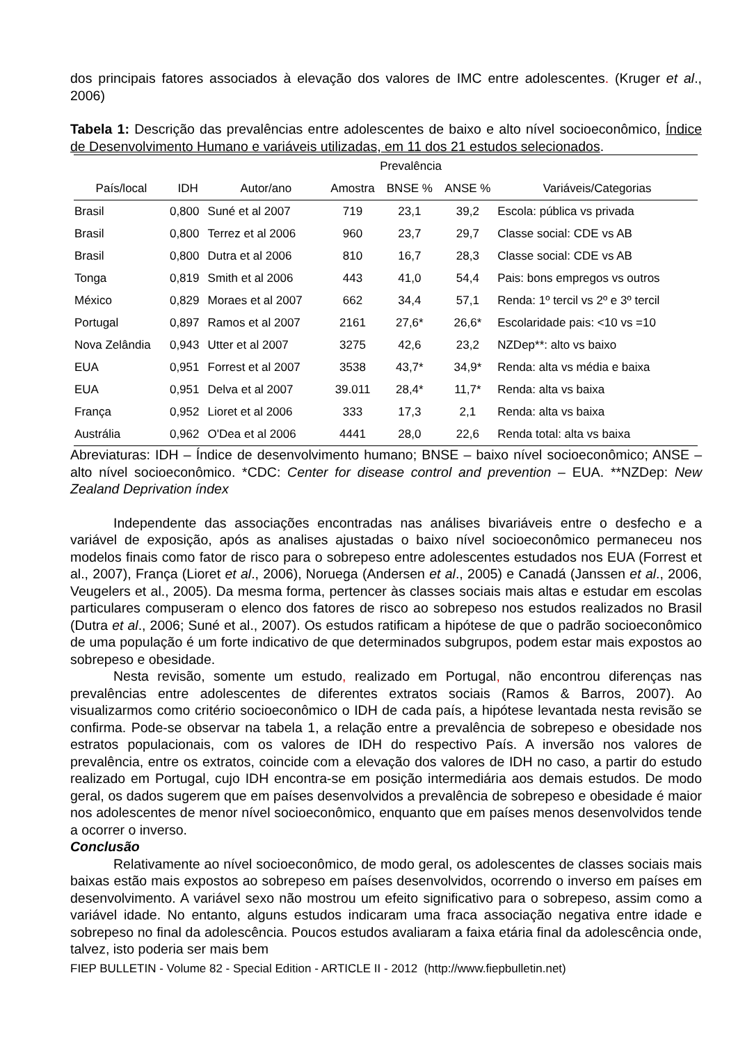dos principais fatores associados à elevação dos valores de IMC entre adolescentes. (Kruger et al., 2006)
Tabela 1: Descrição das prevalências entre adolescentes de baixo e alto nível socioeconômico, Índice de Desenvolvimento Humano e variáveis utilizadas, em 11 dos 21 estudos selecionados.
| | | | Prevalência | | | |
| --- | --- | --- | --- | --- | --- | --- |
| País/local | IDH | Autor/ano | Amostra | BNSE % | ANSE % | Variáveis/Categorias |
| Brasil | 0,800 | Suné et al 2007 | 719 | 23,1 | 39,2 | Escola: pública vs privada |
| Brasil | 0,800 | Terrez et al 2006 | 960 | 23,7 | 29,7 | Classe social: CDE vs AB |
| Brasil | 0,800 | Dutra et al 2006 | 810 | 16,7 | 28,3 | Classe social: CDE vs AB |
| Tonga | 0,819 | Smith et al 2006 | 443 | 41,0 | 54,4 | Pais: bons empregos vs outros |
| México | 0,829 | Moraes et al 2007 | 662 | 34,4 | 57,1 | Renda: 1º tercil vs 2º e 3º tercil |
| Portugal | 0,897 | Ramos et al 2007 | 2161 | 27,6* | 26,6* | Escolaridade pais: <10 vs =10 |
| Nova Zelândia | 0,943 | Utter et al 2007 | 3275 | 42,6 | 23,2 | NZDep**: alto vs baixo |
| EUA | 0,951 | Forrest et al 2007 | 3538 | 43,7* | 34,9* | Renda: alta vs média e baixa |
| EUA | 0,951 | Delva et al 2007 | 39.011 | 28,4* | 11,7* | Renda: alta vs baixa |
| França | 0,952 | Lioret et al 2006 | 333 | 17,3 | 2,1 | Renda: alta vs baixa |
| Austrália | 0,962 | O'Dea et al 2006 | 4441 | 28,0 | 22,6 | Renda total: alta vs baixa |
Abreviaturas: IDH – Índice de desenvolvimento humano; BNSE – baixo nível socioeconômico; ANSE – alto nível socioeconômico. *CDC: Center for disease control and prevention – EUA. **NZDep: New Zealand Deprivation índex
Independente das associações encontradas nas análises bivariáveis entre o desfecho e a variável de exposição, após as analises ajustadas o baixo nível socioeconômico permaneceu nos modelos finais como fator de risco para o sobrepeso entre adolescentes estudados nos EUA (Forrest et al., 2007), França (Lioret et al., 2006), Noruega (Andersen et al., 2005) e Canadá (Janssen et al., 2006, Veugelers et al., 2005). Da mesma forma, pertencer às classes sociais mais altas e estudar em escolas particulares compuseram o elenco dos fatores de risco ao sobrepeso nos estudos realizados no Brasil (Dutra et al., 2006; Suné et al., 2007). Os estudos ratificam a hipótese de que o padrão socioeconômico de uma população é um forte indicativo de que determinados subgrupos, podem estar mais expostos ao sobrepeso e obesidade.
Nesta revisão, somente um estudo, realizado em Portugal, não encontrou diferenças nas prevalências entre adolescentes de diferentes extratos sociais (Ramos & Barros, 2007). Ao visualizarmos como critério socioeconômico o IDH de cada país, a hipótese levantada nesta revisão se confirma. Pode-se observar na tabela 1, a relação entre a prevalência de sobrepeso e obesidade nos estratos populacionais, com os valores de IDH do respectivo País. A inversão nos valores de prevalência, entre os extratos, coincide com a elevação dos valores de IDH no caso, a partir do estudo realizado em Portugal, cujo IDH encontra-se em posição intermediária aos demais estudos. De modo geral, os dados sugerem que em países desenvolvidos a prevalência de sobrepeso e obesidade é maior nos adolescentes de menor nível socioeconômico, enquanto que em países menos desenvolvidos tende a ocorrer o inverso.
Conclusão
Relativamente ao nível socioeconômico, de modo geral, os adolescentes de classes sociais mais baixas estão mais expostos ao sobrepeso em países desenvolvidos, ocorrendo o inverso em países em desenvolvimento. A variável sexo não mostrou um efeito significativo para o sobrepeso, assim como a variável idade. No entanto, alguns estudos indicaram uma fraca associação negativa entre idade e sobrepeso no final da adolescência. Poucos estudos avaliaram a faixa etária final da adolescência onde, talvez, isto poderia ser mais bem
FIEP BULLETIN - Volume 82 - Special Edition - ARTICLE II - 2012 (http://www.fiepbulletin.net)